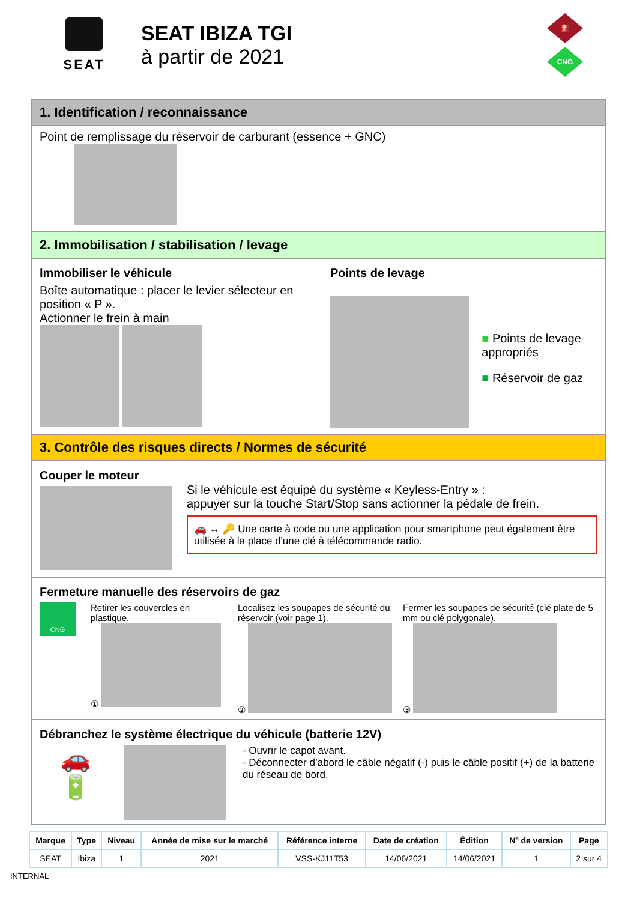SEAT
SEAT IBIZA TGI
à partir de 2021
⛽
CNG
1. Identification / reconnaissance
Point de remplissage du réservoir de carburant (essence + GNC)
2. Immobilisation / stabilisation / levage
Immobiliser le véhicule
Boîte automatique : placer le levier sélecteur en position « P ».
Actionner le frein à main
Points de levage
■ Points de levage appropriés
■ Réservoir de gaz
3. Contrôle des risques directs / Normes de sécurité
Couper le moteur
Si le véhicule est équipé du système « Keyless-Entry » :
appuyer sur la touche Start/Stop sans actionner la pédale de frein.
🚗 ↔ 🔑 Une carte à code ou une application pour smartphone peut également être utilisée à la place d'une clé à télécommande radio.
Fermeture manuelle des réservoirs de gaz
CNG
Retirer les couvercles en plastique.
①
Localisez les soupapes de sécurité du réservoir (voir page 1).
②
Fermer les soupapes de sécurité (clé plate de 5 mm ou clé polygonale).
③
Débranchez le système électrique du véhicule (batterie 12V)
🚗
🔋
- Ouvrir le capot avant.
- Déconnecter d’abord le câble négatif (-) puis le câble positif (+) de la batterie du réseau de bord.
| Marque | Type | Niveau | Année de mise sur le marché | Référence interne | Date de création | Édition | Nº de version | Page |
| --- | --- | --- | --- | --- | --- | --- | --- | --- |
| SEAT | Ibiza | 1 | 2021 | VSS-KJ11T53 | 14/06/2021 | 14/06/2021 | 1 | 2 sur 4 |
INTERNAL